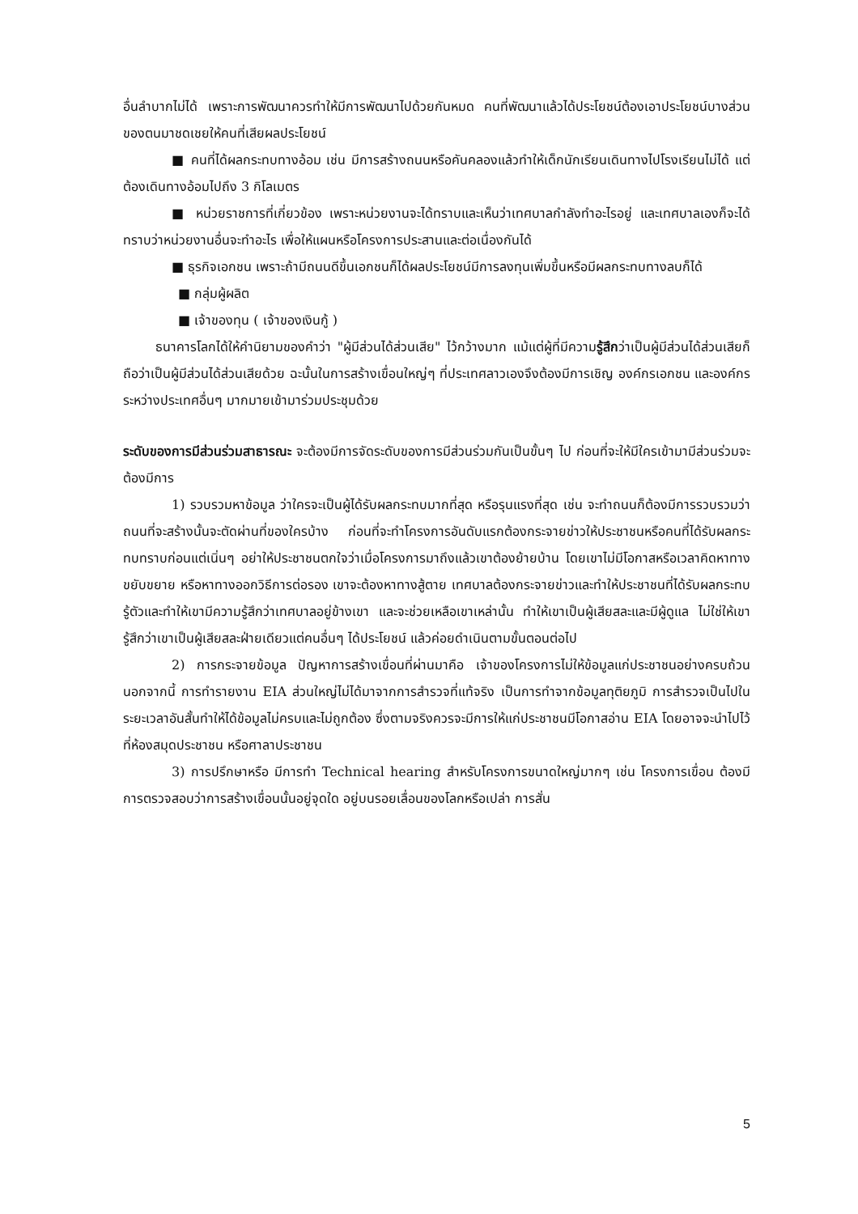อื่นลำบากไม่ได้ เพราะการพัฒนาควรทำให้มีการพัฒนาไปด้วยกันหมด คนที่พัฒนาแล้วได้ประโยชน์ต้องเอาประโยชน์บางส่วนของตนมาชดเชยให้คนที่เสียผลประโยชน์
■ คนที่ได้ผลกระทบทางอ้อม เช่น มีการสร้างถนนหรือคันคลองแล้วทำให้เด็กนักเรียนเดินทางไปโรงเรียนไม่ได้ แต่ต้องเดินทางอ้อมไปถึง 3 กิโลเมตร
■ หน่วยราชการที่เกี่ยวข้อง เพราะหน่วยงานจะได้ทราบและเห็นว่าเทศบาลกำลังทำอะไรอยู่ และเทศบาลเองก็จะได้ทราบว่าหน่วยงานอื่นจะทำอะไร เพื่อให้แผนหรือโครงการประสานและต่อเนื่องกันได้
■ ธุรกิจเอกชน เพราะถ้ามีถนนดีขึ้นเอกชนก็ได้ผลประโยชน์มีการลงทุนเพิ่มขึ้นหรือมีผลกระทบทางลบก็ได้
■ กลุ่มผู้ผลิต
■ เจ้าของทุน ( เจ้าของเงินกู้ )
ธนาคารโลกได้ให้คำนิยามของคำว่า "ผู้มีส่วนได้ส่วนเสีย" ไว้กว้างมาก แม้แต่ผู้ที่มีความรู้สึกว่าเป็นผู้มีส่วนได้ส่วนเสียก็ถือว่าเป็นผู้มีส่วนได้ส่วนเสียด้วย ฉะนั้นในการสร้างเขื่อนใหญ่ๆ ที่ประเทศลาวเองจึงต้องมีการเชิญ องค์กรเอกชน และองค์กรระหว่างประเทศอื่นๆ มากมายเข้ามาร่วมประชุมด้วย
ระดับของการมีส่วนร่วมสาธารณะ จะต้องมีการจัดระดับของการมีส่วนร่วมกันเป็นขั้นๆ ไป ก่อนที่จะให้มีใครเข้ามามีส่วนร่วมจะต้องมีการ
1) รวบรวมหาข้อมูล ว่าใครจะเป็นผู้ได้รับผลกระทบมากที่สุด หรือรุนแรงที่สุด เช่น จะทำถนนก็ต้องมีการรวบรวมว่าถนนที่จะสร้างนั้นจะตัดผ่านที่ของใครบ้าง ก่อนที่จะทำโครงการอันดับแรกต้องกระจายข่าวให้ประชาชนหรือคนที่ได้รับผลกระทบทราบก่อนแต่เนิ่นๆ อย่าให้ประชาชนตกใจว่าเมื่อโครงการมาถึงแล้วเขาต้องย้ายบ้าน โดยเขาไม่มีโอกาสหรือเวลาคิดหาทางขยับขยาย หรือหาทางออกวิธีการต่อรอง เขาจะต้องหาทางสู้ตาย เทศบาลต้องกระจายข่าวและทำให้ประชาชนที่ได้รับผลกระทบรู้ตัวและทำให้เขามีความรู้สึกว่าเทศบาลอยู่ข้างเขา และจะช่วยเหลือเขาเหล่านั้น ทำให้เขาเป็นผู้เสียสละและมีผู้ดูแล ไม่ใช่ให้เขารู้สึกว่าเขาเป็นผู้เสียสละฝ่ายเดียวแต่คนอื่นๆ ได้ประโยชน์ แล้วค่อยดำเนินตามขั้นตอนต่อไป
2) การกระจายข้อมูล ปัญหาการสร้างเขื่อนที่ผ่านมาคือ เจ้าของโครงการไม่ให้ข้อมูลแก่ประชาชนอย่างครบถ้วน นอกจากนี้ การทำรายงาน EIA ส่วนใหญ่ไม่ได้มาจากการสำรวจที่แท้จริง เป็นการทำจากข้อมูลทุติยภูมิ การสำรวจเป็นไปในระยะเวลาอันสั้นทำให้ได้ข้อมูลไม่ครบและไม่ถูกต้อง ซึ่งตามจริงควรจะมีการให้แก่ประชาชนมีโอกาสอ่าน EIA โดยอาจจะนำไปไว้ที่ห้องสมุดประชาชน หรือศาลาประชาชน
3) การปรึกษาหรือ มีการทำ Technical hearing สำหรับโครงการขนาดใหญ่มากๆ เช่น โครงการเขื่อน ต้องมีการตรวจสอบว่าการสร้างเขื่อนนั้นอยู่จุดใด อยู่บนรอยเลื่อนของโลกหรือเปล่า การสั่น
5